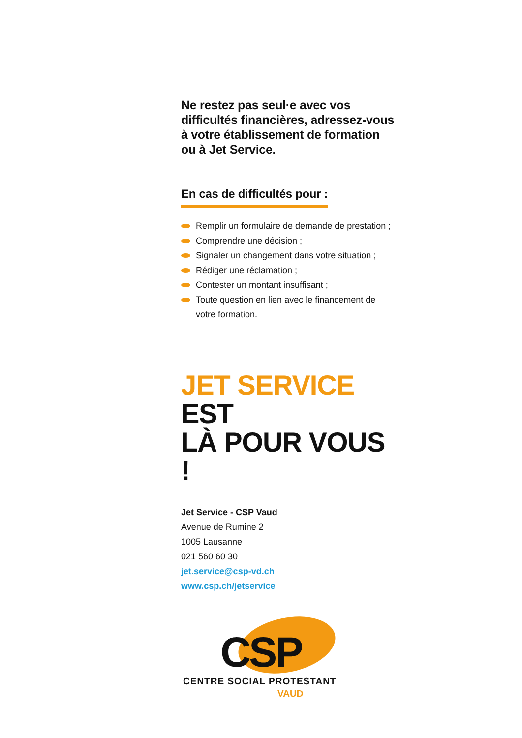Ne restez pas seul·e avec vos difficultés financières, adressez-vous à votre établissement de formation ou à Jet Service.
En cas de difficultés pour :
Remplir un formulaire de demande de prestation ;
Comprendre une décision ;
Signaler un changement dans votre situation ;
Rédiger une réclamation ;
Contester un montant insuffisant ;
Toute question en lien avec le financement de votre formation.
JET SERVICE EST
LÀ POUR VOUS !
Jet Service - CSP Vaud
Avenue de Rumine 2
1005 Lausanne
021 560 60 30
jet.service@csp-vd.ch
www.csp.ch/jetservice
CSP
CENTRE SOCIAL PROTESTANT
VAUD